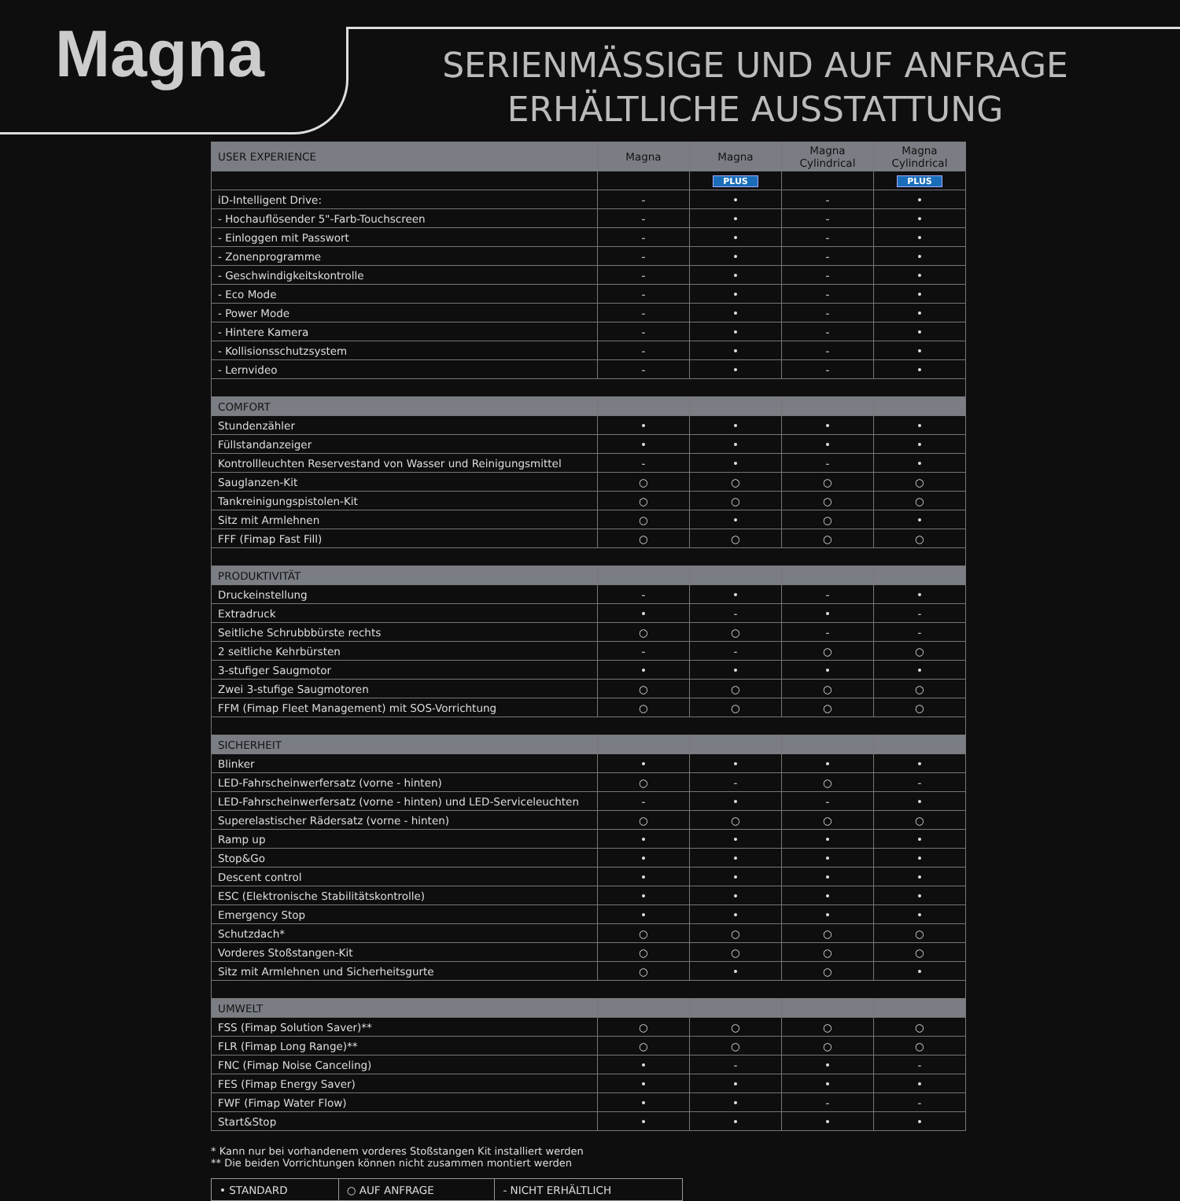Magna
SERIENMÄSSIGE UND AUF ANFRAGE ERHÄLTLICHE AUSSTATTUNG
| USER EXPERIENCE | Magna | Magna | Magna Cylindrical | Magna Cylindrical |
| --- | --- | --- | --- | --- |
| | | PLUS | | PLUS |
| iD-Intelligent Drive: | - | • | - | • |
| - Hochauflösender 5"-Farb-Touchscreen | - | • | - | • |
| - Einloggen mit Passwort | - | • | - | • |
| - Zonenprogramme | - | • | - | • |
| - Geschwindigkeitskontrolle | - | • | - | • |
| - Eco Mode | - | • | - | • |
| - Power Mode | - | • | - | • |
| - Hintere Kamera | - | • | - | • |
| - Kollisionsschutzsystem | - | • | - | • |
| - Lernvideo | - | • | - | • |
| COMFORT | | | | |
| Stundenzähler | • | • | • | • |
| Füllstandanzeiger | • | • | • | • |
| Kontrollleuchten Reservestand von Wasser und Reinigungsmittel | - | • | - | • |
| Sauglanzen-Kit | ○ | ○ | ○ | ○ |
| Tankreinigungspistolen-Kit | ○ | ○ | ○ | ○ |
| Sitz mit Armlehnen | ○ | • | ○ | • |
| FFF (Fimap Fast Fill) | ○ | ○ | ○ | ○ |
| PRODUKTIVITÄT | | | | |
| Druckeinstellung | - | • | - | • |
| Extradruck | • | - | • | - |
| Seitliche Schrubbbürste rechts | ○ | ○ | - | - |
| 2 seitliche Kehrbürsten | - | - | ○ | ○ |
| 3-stufiger Saugmotor | • | • | • | • |
| Zwei 3-stufige Saugmotoren | ○ | ○ | ○ | ○ |
| FFM (Fimap Fleet Management) mit SOS-Vorrichtung | ○ | ○ | ○ | ○ |
| SICHERHEIT | | | | |
| Blinker | • | • | • | • |
| LED-Fahrscheinwerfersatz (vorne - hinten) | ○ | - | ○ | - |
| LED-Fahrscheinwerfersatz (vorne - hinten) und LED-Serviceleuchten | - | • | - | • |
| Superelastischer Rädersatz (vorne - hinten) | ○ | ○ | ○ | ○ |
| Ramp up | • | • | • | • |
| Stop&Go | • | • | • | • |
| Descent control | • | • | • | • |
| ESC (Elektronische Stabilitätskontrolle) | • | • | • | • |
| Emergency Stop | • | • | • | • |
| Schutzdach* | ○ | ○ | ○ | ○ |
| Vorderes Stoßstangen-Kit | ○ | ○ | ○ | ○ |
| Sitz mit Armlehnen und Sicherheitsgurte | ○ | • | ○ | • |
| UMWELT | | | | |
| FSS (Fimap Solution Saver)** | ○ | ○ | ○ | ○ |
| FLR (Fimap Long Range)** | ○ | ○ | ○ | ○ |
| FNC (Fimap Noise Canceling) | • | - | • | - |
| FES (Fimap Energy Saver) | • | • | • | • |
| FWF (Fimap Water Flow) | • | • | - | - |
| Start&Stop | • | • | • | • |
* Kann nur bei vorhandenem vorderes Stoßstangen Kit installiert werden
** Die beiden Vorrichtungen können nicht zusammen montiert werden
| • STANDARD | ○ AUF ANFRAGE | - NICHT ERHÄLTLICH |